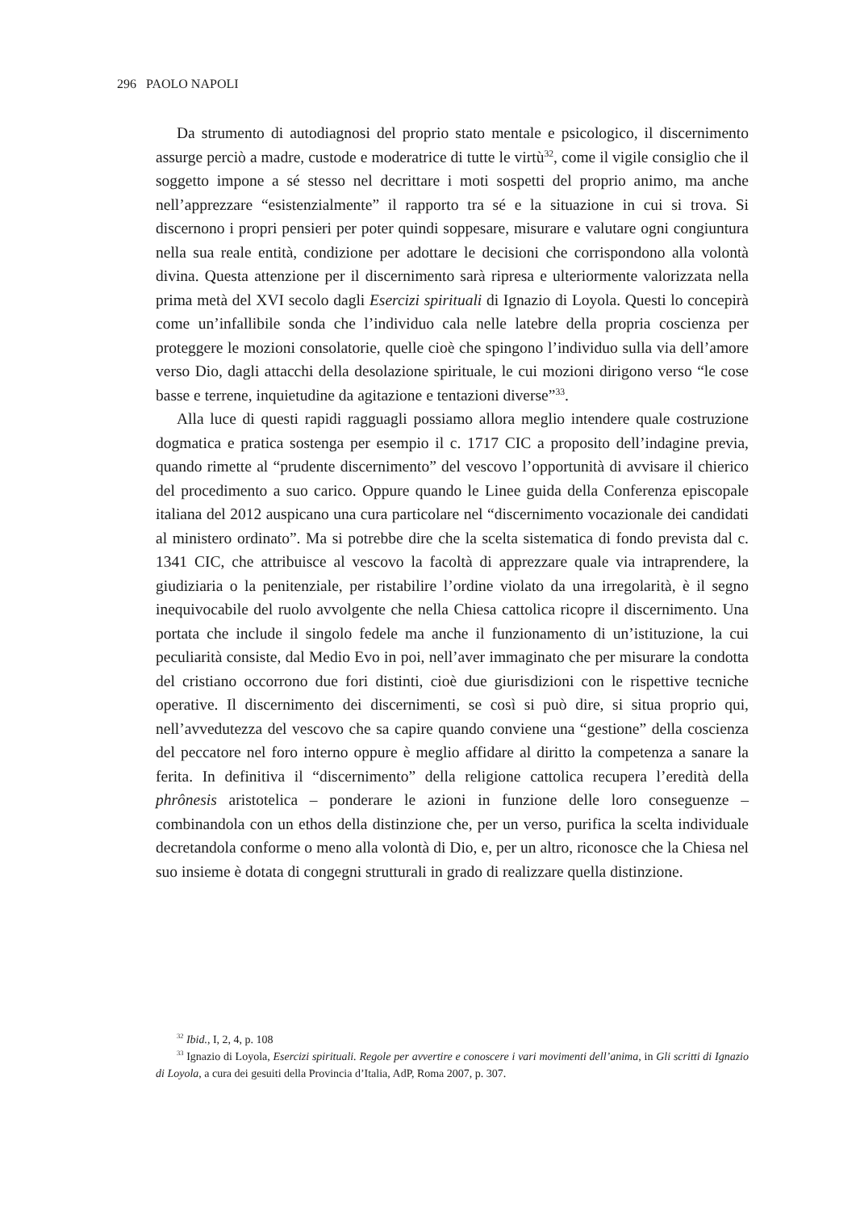296 PAOLO NAPOLI
Da strumento di autodiagnosi del proprio stato mentale e psicologico, il discernimento assurge perciò a madre, custode e moderatrice di tutte le virtù<sup>32</sup>, come il vigile consiglio che il soggetto impone a sé stesso nel decrittare i moti sospetti del proprio animo, ma anche nell’apprezzare “esistenzialmente” il rapporto tra sé e la situazione in cui si trova. Si discernono i propri pensieri per poter quindi soppesare, misurare e valutare ogni congiuntura nella sua reale entità, condizione per adottare le decisioni che corrispondono alla volontà divina. Questa attenzione per il discernimento sarà ripresa e ulteriormente valorizzata nella prima metà del XVI secolo dagli Esercizi spirituali di Ignazio di Loyola. Questi lo concepirà come un’infallibile sonda che l’individuo cala nelle latebre della propria coscienza per proteggere le mozioni consolatorie, quelle cioè che spingono l’individuo sulla via dell’amore verso Dio, dagli attacchi della desolazione spirituale, le cui mozioni dirigono verso “le cose basse e terrene, inquietudine da agitazione e tentazioni diverse”<sup>33</sup>.
Alla luce di questi rapidi ragguagli possiamo allora meglio intendere quale costruzione dogmatica e pratica sostenga per esempio il c. 1717 CIC a proposito dell’indagine previa, quando rimette al “prudente discernimento” del vescovo l’opportunità di avvisare il chierico del procedimento a suo carico. Oppure quando le Linee guida della Conferenza episcopale italiana del 2012 auspicano una cura particolare nel “discernimento vocazionale dei candidati al ministero ordinato”. Ma si potrebbe dire che la scelta sistematica di fondo prevista dal c. 1341 CIC, che attribuisce al vescovo la facoltà di apprezzare quale via intraprendere, la giudiziaria o la penitenziale, per ristabilire l’ordine violato da una irregolarità, è il segno inequivocabile del ruolo avvolgente che nella Chiesa cattolica ricopre il discernimento. Una portata che include il singolo fedele ma anche il funzionamento di un’istituzione, la cui peculiarità consiste, dal Medio Evo in poi, nell’aver immaginato che per misurare la condotta del cristiano occorrono due fori distinti, cioè due giurisdizioni con le rispettive tecniche operative. Il discernimento dei discernimenti, se così si può dire, si situa proprio qui, nell’avvedutezza del vescovo che sa capire quando conviene una “gestione” della coscienza del peccatore nel foro interno oppure è meglio affidare al diritto la competenza a sanare la ferita. In definitiva il “discernimento” della religione cattolica recupera l’eredità della phrônesis aristotelica – ponderare le azioni in funzione delle loro conseguenze – combinandola con un ethos della distinzione che, per un verso, purifica la scelta individuale decretandola conforme o meno alla volontà di Dio, e, per un altro, riconosce che la Chiesa nel suo insieme è dotata di congegni strutturali in grado di realizzare quella distinzione.
<sup>32</sup> Ibid., I, 2, 4, p. 108
<sup>33</sup> Ignazio di Loyola, Esercizi spirituali. Regole per avvertire e conoscere i vari movimenti dell’anima, in Gli scritti di Ignazio di Loyola, a cura dei gesuiti della Provincia d’Italia, AdP, Roma 2007, p. 307.